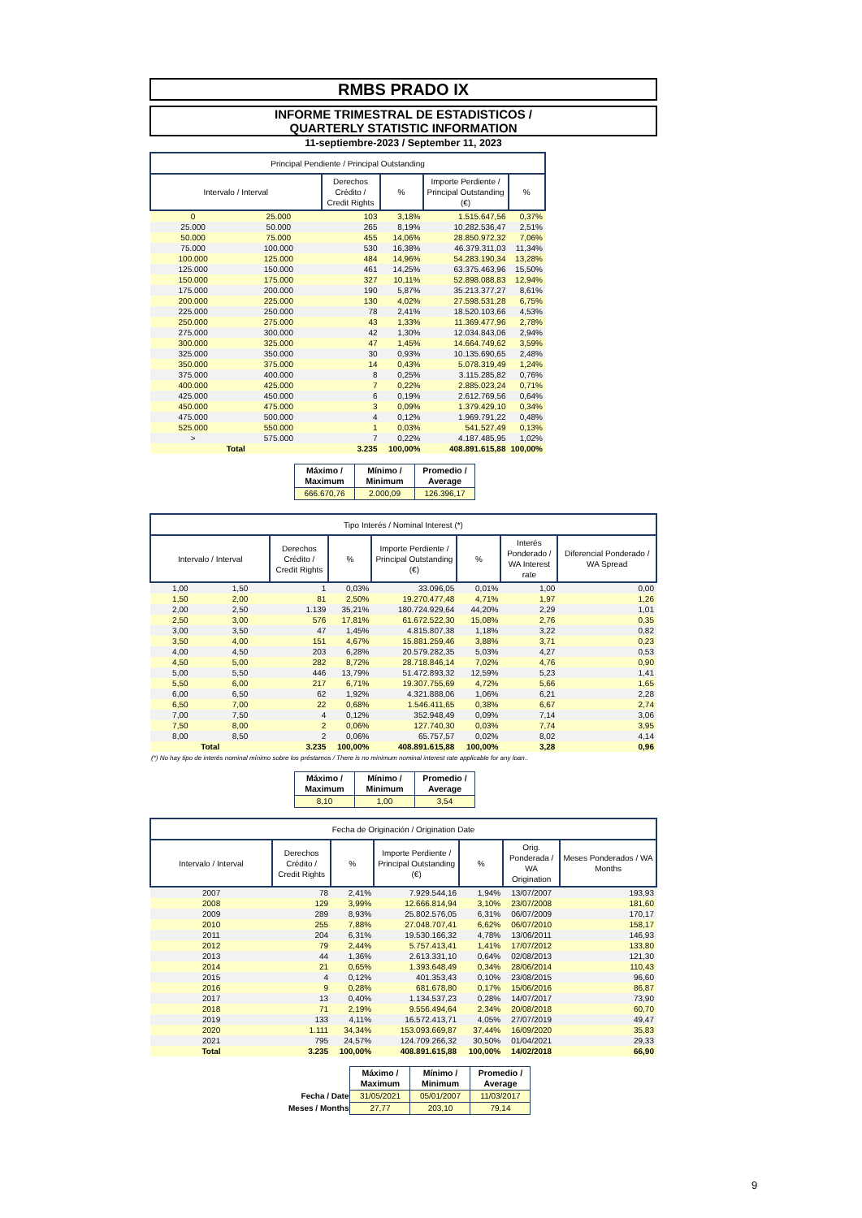RMBS PRADO IX
INFORME TRIMESTRAL DE ESTADISTICOS /
QUARTERLY STATISTIC INFORMATION
11-septiembre-2023 / September 11, 2023
| Principal Pendiente / Principal Outstanding | | | | | |
| --- | --- | --- | --- | --- | --- |
| Intervalo / Interval | | Derechos Crédito / Credit Rights | % | Importe Perdiente / Principal Outstanding (€) | % |
| 0 | 25.000 | 103 | 3,18% | 1.515.647,56 | 0,37% |
| 25.000 | 50.000 | 265 | 8,19% | 10.282.536,47 | 2,51% |
| 50.000 | 75.000 | 455 | 14,06% | 28.850.972,32 | 7,06% |
| 75.000 | 100.000 | 530 | 16,38% | 46.379.311,03 | 11,34% |
| 100.000 | 125.000 | 484 | 14,96% | 54.283.190,34 | 13,28% |
| 125.000 | 150.000 | 461 | 14,25% | 63.375.463,96 | 15,50% |
| 150.000 | 175.000 | 327 | 10,11% | 52.898.088,83 | 12,94% |
| 175.000 | 200.000 | 190 | 5,87% | 35.213.377,27 | 8,61% |
| 200.000 | 225.000 | 130 | 4,02% | 27.598.531,28 | 6,75% |
| 225.000 | 250.000 | 78 | 2,41% | 18.520.103,66 | 4,53% |
| 250.000 | 275.000 | 43 | 1,33% | 11.369.477,96 | 2,78% |
| 275.000 | 300.000 | 42 | 1,30% | 12.034.843,06 | 2,94% |
| 300.000 | 325.000 | 47 | 1,45% | 14.664.749,62 | 3,59% |
| 325.000 | 350.000 | 30 | 0,93% | 10.135.690,65 | 2,48% |
| 350.000 | 375.000 | 14 | 0,43% | 5.078.319,49 | 1,24% |
| 375.000 | 400.000 | 8 | 0,25% | 3.115.285,82 | 0,76% |
| 400.000 | 425.000 | 7 | 0,22% | 2.885.023,24 | 0,71% |
| 425.000 | 450.000 | 6 | 0,19% | 2.612.769,56 | 0,64% |
| 450.000 | 475.000 | 3 | 0,09% | 1.379.429,10 | 0,34% |
| 475.000 | 500.000 | 4 | 0,12% | 1.969.791,22 | 0,48% |
| 525.000 | 550.000 | 1 | 0,03% | 541.527,49 | 0,13% |
| > | 575.000 | 7 | 0,22% | 4.187.485,95 | 1,02% |
| Total | | 3.235 | 100,00% | 408.891.615,88 | 100,00% |
| Máximo / Maximum | Mínimo / Minimum | Promedio / Average |
| --- | --- | --- |
| 666.670,76 | 2.000,09 | 126.396,17 |
| Tipo Interés / Nominal Interest (*) | | | | | | | |
| --- | --- | --- | --- | --- | --- | --- | --- |
| Intervalo / Interval | | Derechos Crédito / Credit Rights | % | Importe Perdiente / Principal Outstanding (€) | % | Interés Ponderado / WA Interest rate | Diferencial Ponderado / WA Spread |
| 1,00 | 1,50 | 1 | 0,03% | 33.096,05 | 0,01% | 1,00 | 0,00 |
| 1,50 | 2,00 | 81 | 2,50% | 19.270.477,48 | 4,71% | 1,97 | 1,26 |
| 2,00 | 2,50 | 1.139 | 35,21% | 180.724.929,64 | 44,20% | 2,29 | 1,01 |
| 2,50 | 3,00 | 576 | 17,81% | 61.672.522,30 | 15,08% | 2,76 | 0,35 |
| 3,00 | 3,50 | 47 | 1,45% | 4.815.807,38 | 1,18% | 3,22 | 0,82 |
| 3,50 | 4,00 | 151 | 4,67% | 15.881.259,46 | 3,88% | 3,71 | 0,23 |
| 4,00 | 4,50 | 203 | 6,28% | 20.579.282,35 | 5,03% | 4,27 | 0,53 |
| 4,50 | 5,00 | 282 | 8,72% | 28.718.846,14 | 7,02% | 4,76 | 0,90 |
| 5,00 | 5,50 | 446 | 13,79% | 51.472.893,32 | 12,59% | 5,23 | 1,41 |
| 5,50 | 6,00 | 217 | 6,71% | 19.307.755,69 | 4,72% | 5,66 | 1,65 |
| 6,00 | 6,50 | 62 | 1,92% | 4.321.888,06 | 1,06% | 6,21 | 2,28 |
| 6,50 | 7,00 | 22 | 0,68% | 1.546.411,65 | 0,38% | 6,67 | 2,74 |
| 7,00 | 7,50 | 4 | 0,12% | 352.948,49 | 0,09% | 7,14 | 3,06 |
| 7,50 | 8,00 | 2 | 0,06% | 127.740,30 | 0,03% | 7,74 | 3,95 |
| 8,00 | 8,50 | 2 | 0,06% | 65.757,57 | 0,02% | 8,02 | 4,14 |
| Total | | 3.235 | 100,00% | 408.891.615,88 | 100,00% | 3,28 | 0,96 |
(*) No hay tipo de interés nominal mínimo sobre los préstamos / There is no minimum nominal interest rate applicable for any loan..
| Máximo / Maximum | Mínimo / Minimum | Promedio / Average |
| --- | --- | --- |
| 8,10 | 1,00 | 3,54 |
| Fecha de Originación / Origination Date | | | | | | |
| --- | --- | --- | --- | --- | --- | --- |
| Intervalo / Interval | Derechos Crédito / Credit Rights | % | Importe Perdiente / Principal Outstanding (€) | % | Orig. Ponderada / WA Origination | Meses Ponderados / WA Months |
| 2007 | 78 | 2,41% | 7.929.544,16 | 1,94% | 13/07/2007 | 193,93 |
| 2008 | 129 | 3,99% | 12.666.814,94 | 3,10% | 23/07/2008 | 181,60 |
| 2009 | 289 | 8,93% | 25.802.576,05 | 6,31% | 06/07/2009 | 170,17 |
| 2010 | 255 | 7,88% | 27.048.707,41 | 6,62% | 06/07/2010 | 158,17 |
| 2011 | 204 | 6,31% | 19.530.166,32 | 4,78% | 13/06/2011 | 146,93 |
| 2012 | 79 | 2,44% | 5.757.413,41 | 1,41% | 17/07/2012 | 133,80 |
| 2013 | 44 | 1,36% | 2.613.331,10 | 0,64% | 02/08/2013 | 121,30 |
| 2014 | 21 | 0,65% | 1.393.648,49 | 0,34% | 28/06/2014 | 110,43 |
| 2015 | 4 | 0,12% | 401.353,43 | 0,10% | 23/08/2015 | 96,60 |
| 2016 | 9 | 0,28% | 681.678,80 | 0,17% | 15/06/2016 | 86,87 |
| 2017 | 13 | 0,40% | 1.134.537,23 | 0,28% | 14/07/2017 | 73,90 |
| 2018 | 71 | 2,19% | 9.556.494,64 | 2,34% | 20/08/2018 | 60,70 |
| 2019 | 133 | 4,11% | 16.572.413,71 | 4,05% | 27/07/2019 | 49,47 |
| 2020 | 1.111 | 34,34% | 153.093.669,87 | 37,44% | 16/09/2020 | 35,83 |
| 2021 | 795 | 24,57% | 124.709.266,32 | 30,50% | 01/04/2021 | 29,33 |
| Total | 3.235 | 100,00% | 408.891.615,88 | 100,00% | 14/02/2018 | 66,90 |
| | Máximo / Maximum | Mínimo / Minimum | Promedio / Average |
| Fecha / Date | 31/05/2021 | 05/01/2007 | 11/03/2017 |
| Meses / Months | 27,77 | 203,10 | 79,14 |
9